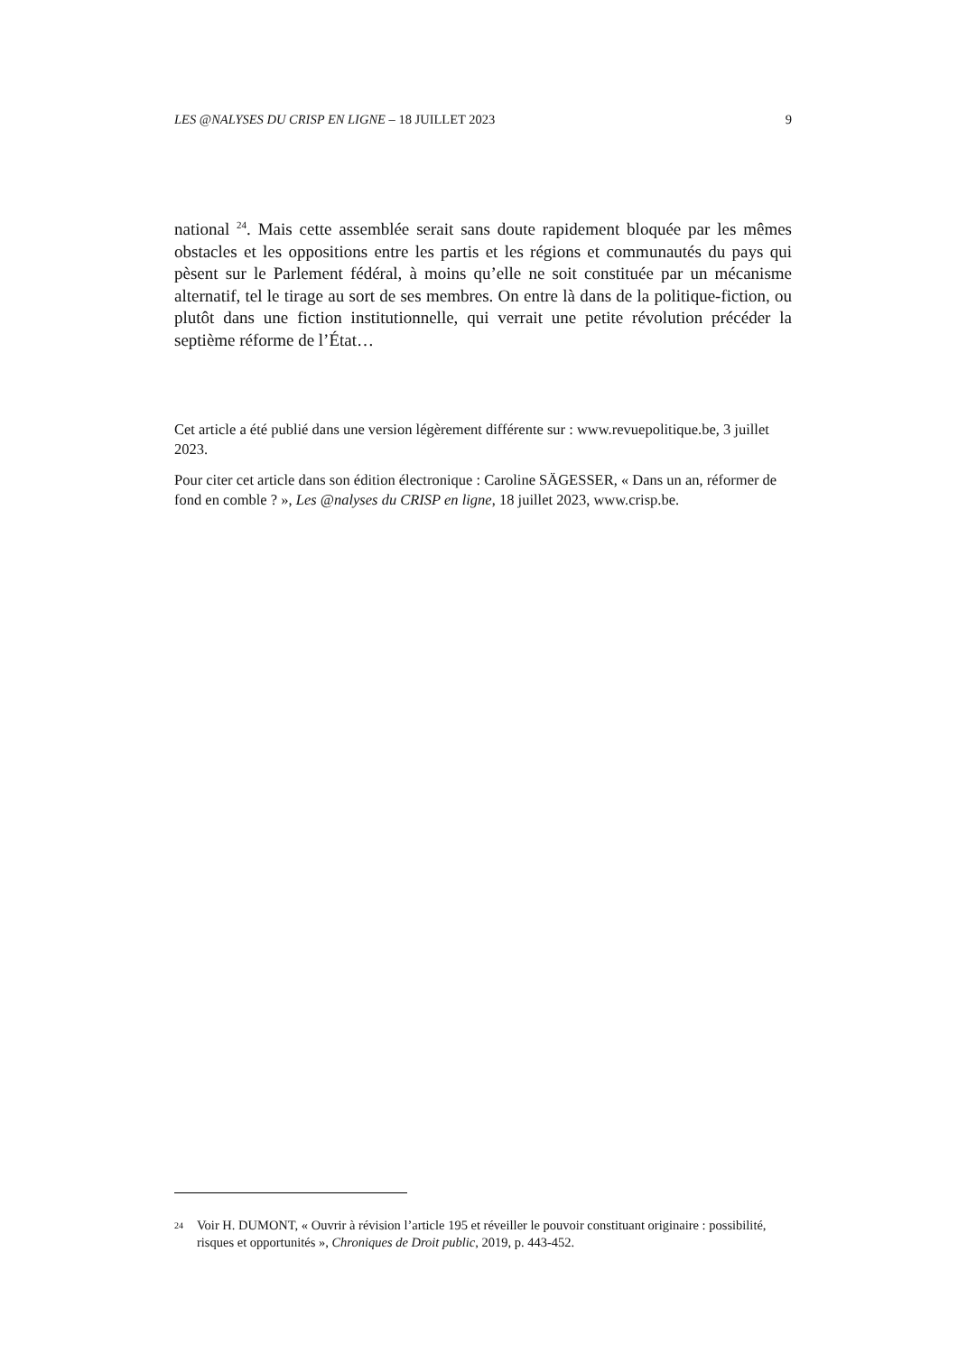LES @NALYSES DU CRISP EN LIGNE – 18 JUILLET 2023 9
national <sup>24</sup>. Mais cette assemblée serait sans doute rapidement bloquée par les mêmes obstacles et les oppositions entre les partis et les régions et communautés du pays qui pèsent sur le Parlement fédéral, à moins qu’elle ne soit constituée par un mécanisme alternatif, tel le tirage au sort de ses membres. On entre là dans de la politique-fiction, ou plutôt dans une fiction institutionnelle, qui verrait une petite révolution précéder la septième réforme de l’État…
Cet article a été publié dans une version légèrement différente sur : www.revuepolitique.be, 3 juillet 2023.
Pour citer cet article dans son édition électronique : Caroline SÄGESSER, « Dans un an, réformer de fond en comble ? », Les @nalyses du CRISP en ligne, 18 juillet 2023, www.crisp.be.
24 Voir H. DUMONT, « Ouvrir à révision l’article 195 et réveiller le pouvoir constituant originaire : possibilité, risques et opportunités », Chroniques de Droit public, 2019, p. 443-452.